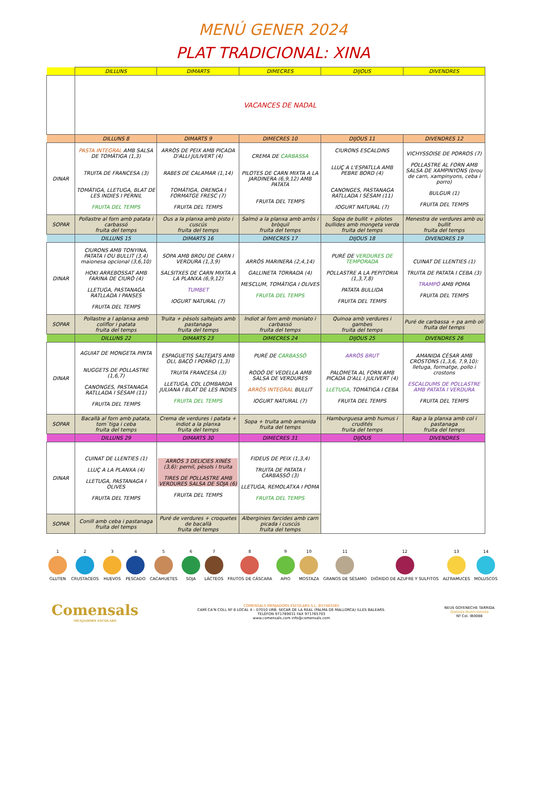MENÚ GENER 2024
PLAT TRADICIONAL: XINA
| | DILLUNS | DIMARTS | DIMECRES | DIJOUS | DIVENDRES |
| --- | --- | --- | --- | --- | --- |
| | VACANCES DE NADAL | | | | |
| | DILLUNS 8 | DIMARTS 9 | DIMECRES 10 | DIJOUS 11 | DIVENDRES 12 |
| DINAR | PASTA INTEGRAL AMB SALSA DE TOMÀTIGA (1,3) TRUITA DE FRANCESA (3) TOMÀTIGA, LLETUGA, BLAT DE LES INDIES I PERNIL FRUITA DEL TEMPS | ARRÒS DE PEIX AMB PICADA D'ALLI JULIVERT (4) RABES DE CALAMAR (1,14) TOMÀTIGA, ORENGA I FORMATGE FRESC (7) FRUITA DEL TEMPS | CREMA DE CARBASSA PILOTES DE CARN MIXTA A LA JARDINERA (6,9,12) AMB PATATA FRUITA DEL TEMPS | CIURONS ESCALDINS LLUÇ A L'ESPATLLA AMB PEBRE BORD (4) CANONGES, PASTANAGA RATLLADA I SÈSAM (11) IOGURT NATURAL (7) | VICHYSSOISE DE PORROS (7) POLLASTRE AL FORN AMB SALSA DE XAMPINYONS (brou de carn, xampinyons, ceba i porro) BULGUR (1) FRUITA DEL TEMPS |
| SOPAR | Pollastre al forn amb patata i carbassó fruita del temps | Ous a la planxa amb pisto i cuscús fruita del temps | Salmó a la planxa amb arròs i bròquil fruita del temps | Sopa de bullit + pilotes bullides amb mongeta verda fruita del temps | Menestra de verdures amb ou bullit fruita del temps |
| | DILLUNS 15 | DIMARTS 16 | DIMECRES 17 | DIJOUS 18 | DIVENDRES 19 |
| DINAR | CIURONS AMB TONYINA, PATATA I OU BULLIT (3,4) maionesa opcional (3,6,10) HOKI ARREBOSSAT AMB FARINA DE CIURÓ (4) LLETUGA, PASTANAGA RATLLADA I PANSES FRUITA DEL TEMPS | SOPA AMB BROU DE CARN I VERDURA (1,3,9) SALSITXES DE CARN MIXTA A LA PLANXA (6,9,12) TUMBET IOGURT NATURAL (7) | ARRÒS MARINERA (2,4,14) GALLINETA TORRADA (4) MESCLUM, TOMÀTIGA I OLIVES FRUITA DEL TEMPS | PURÉ DE VERDURES DE TEMPORADA POLLASTRE A LA PEPITORIA (1,3,7,8) PATATA BULLIDA FRUITA DEL TEMPS | CUINAT DE LLENTIES (1) TRUITA DE PATATA I CEBA (3) TRAMPÓ AMB POMA FRUITA DEL TEMPS |
| SOPAR | Pollastre a l aplanxa amb coliflor i patata fruita del temps | Truita + pèsols saltejats amb pastanaga fruita del temps | Indiot al forn amb moniato i carbassó fruita del temps | Quinoa amb verdures i gambes fruita del temps | Puré de carbassa + pa amb oli fruita del temps |
| | DILLUNS 22 | DIMARTS 23 | DIMECRES 24 | DIJOUS 25 | DIVENDRES 26 |
| DINAR | AGUIAT DE MONGETA PINTA NUGGETS DE POLLASTRE (1,6,7) CANONGES, PASTANAGA RATLLADA I SÈSAM (11) FRUITA DEL TEMPS | ESPAGUETIS SALTEJATS AMB OLI, BACÓ I PORRO (1,3) TRUITA FRANCESA (3) LLETUGA, COL LOMBARDA JULIANA I BLAT DE LES INDIES FRUITA DEL TEMPS | PURÉ DE CARBASSÓ RODÓ DE VEDELLA AMB SALSA DE VERDURES ARRÒS INTEGRAL BULLIT IOGURT NATURAL (7) | ARRÒS BRUT PALOMETA AL FORN AMB PICADA D'ALL I JULIVERT (4) LLETUGA , TOMÀTIGA I CEBA FRUITA DEL TEMPS | AMANIDA CÉSAR AMB CROSTONS (1,3,6, 7,9,10): lletuga, formatge, pollo i crostons ESCALDUMS DE POLLASTRE AMB PATATA I VERDURA FRUITA DEL TEMPS |
| SOPAR | Bacallà al forn amb patata, tom`tiga i ceba fruita del temps | Crema de verdures i patata + indiot a la planxa fruita del temps | Sopa + truita amb amanida fruita del temps | Hamburguesa amb humus i crudités fruita del temps | Rap a la planxa amb col i pastanaga fruita del temps |
| | DILLUNS 29 | DIMARTS 30 | DIMECRES 31 | DIJOUS | DIVENDRES |
| DINAR | CUINAT DE LLENTIES (1) LLUÇ A LA PLANXA (4) LLETUGA, PASTANAGA I OLIVES FRUITA DEL TEMPS | ARRÒS 3 DELICIES XINÈS (3,6): pernil, pèsols i truita TIRES DE POLLASTRE AMB VERDURES SALSA DE SOJA (6) FRUITA DEL TEMPS | FIDEUS DE PEIX (1,3,4) TRUITA DE PATATA I CARBASSÓ (3) LLETUGA, REMOLATXA I POMA FRUITA DEL TEMPS | | |
| SOPAR | Conill amb ceba i pastanaga fruita del temps | Puré de verdures + croquetes de bacallà fruita del temps | Alberginies farcides amb carn picada i cuscús fruita del temps | | |
1 GLUTEN 2 CRUSTACEOS 3 HUEVOS 4 PESCADO 5 CACAHUETES 6 SOJA 7 LÁCTEOS 8 FRUTOS DE CÁSCARA 9 APIO 10 MOSTAZA 11 GRANOS DE SÉSAMO 12 DIÓXIDO DE AZUFRE Y SULFITOS
13 ALTRAMUCES 14 MOLUSCOS
Comensals
MENJADORS ESCOLARS
COMENSALS MENJADORS ESCOLARS S.L. B57483265
CAMÍ CA'N COLL Nº 8 LOCAL 4 – 07010 URB. SECAR DE LA REAL (PALMA DE MALLORCA) ILLES BALEARS.
TELÈFON 971769031 FAX 971765703
www.comensals.com info@comensals.com
NEUS GOYENECHE TARRIDA
Dietista-Nutricionista
Nº Col. IB0088